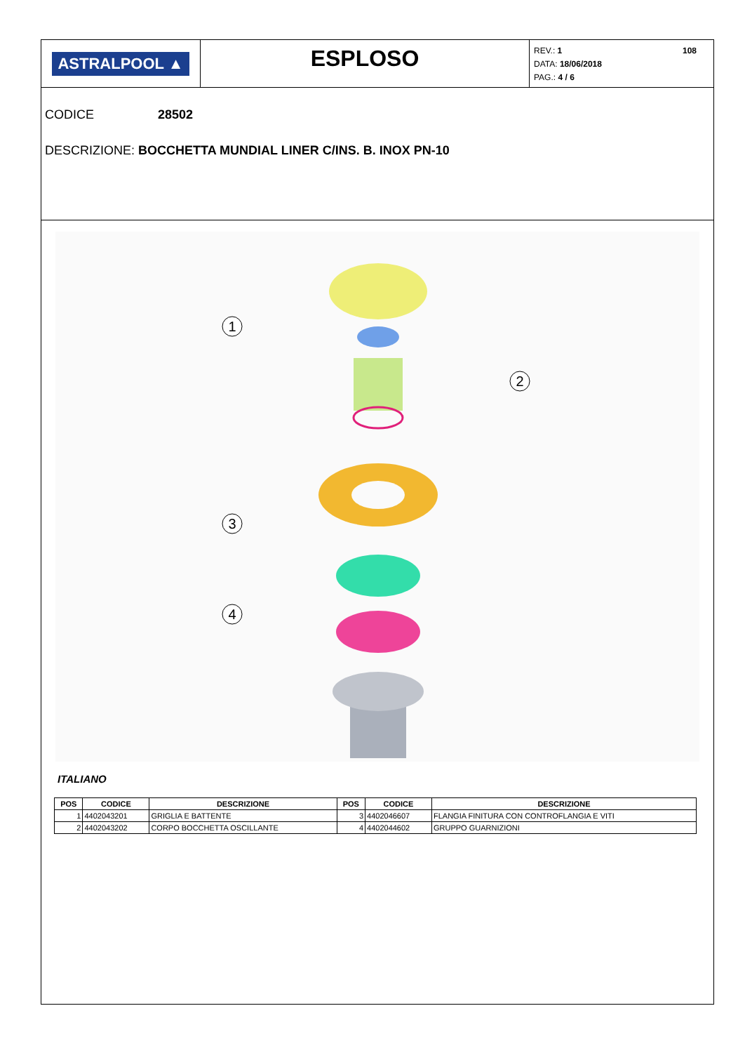ASTRALPOOL ▲
ESPLOSO
REV.: 1
DATA: 18/06/2018
PAG.: 4 / 6
108
CODICE 28502
DESCRIZIONE: BOCCHETTA MUNDIAL LINER C/INS. B. INOX PN-10
1
2
3
4
ITALIANO
| POS | CODICE | DESCRIZIONE | POS | CODICE | DESCRIZIONE |
| --- | --- | --- | --- | --- | --- |
| 1 | 4402043201 | GRIGLIA E BATTENTE | 3 | 4402046607 | FLANGIA FINITURA CON CONTROFLANGIA E VITI |
| 2 | 4402043202 | CORPO BOCCHETTA OSCILLANTE | 4 | 4402044602 | GRUPPO GUARNIZIONI |